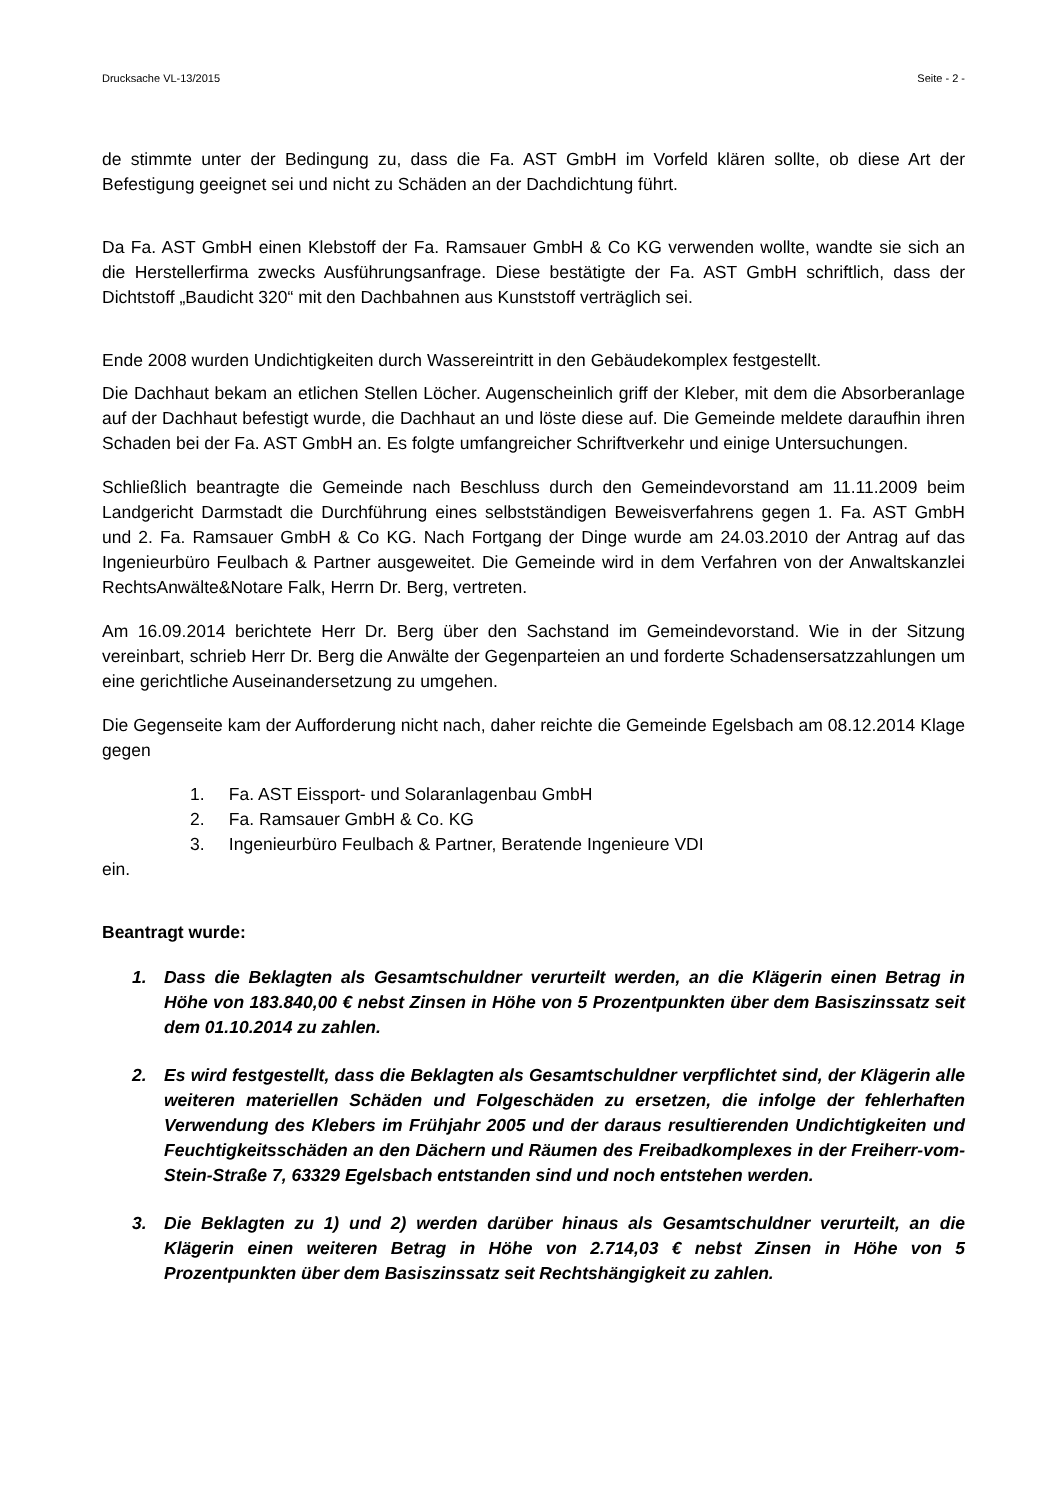Drucksache VL-13/2015 Seite - 2 -
de stimmte unter der Bedingung zu, dass die Fa. AST GmbH im Vorfeld klären sollte, ob diese Art der Befestigung geeignet sei und nicht zu Schäden an der Dachdichtung führt.
Da Fa. AST GmbH einen Klebstoff der Fa. Ramsauer GmbH & Co KG verwenden wollte, wandte sie sich an die Herstellerfirma zwecks Ausführungsanfrage. Diese bestätigte der Fa. AST GmbH schriftlich, dass der Dichtstoff „Baudicht 320“ mit den Dachbahnen aus Kunststoff verträglich sei.
Ende 2008 wurden Undichtigkeiten durch Wassereintritt in den Gebäudekomplex festgestellt.
Die Dachhaut bekam an etlichen Stellen Löcher. Augenscheinlich griff der Kleber, mit dem die Absorberanlage auf der Dachhaut befestigt wurde, die Dachhaut an und löste diese auf. Die Gemeinde meldete daraufhin ihren Schaden bei der Fa. AST GmbH an. Es folgte umfangreicher Schriftverkehr und einige Untersuchungen.
Schließlich beantragte die Gemeinde nach Beschluss durch den Gemeindevorstand am 11.11.2009 beim Landgericht Darmstadt die Durchführung eines selbstständigen Beweisverfahrens gegen 1. Fa. AST GmbH und 2. Fa. Ramsauer GmbH & Co KG. Nach Fortgang der Dinge wurde am 24.03.2010 der Antrag auf das Ingenieurbüro Feulbach & Partner ausgeweitet. Die Gemeinde wird in dem Verfahren von der Anwaltskanzlei RechtsAnwälte&Notare Falk, Herrn Dr. Berg, vertreten.
Am 16.09.2014 berichtete Herr Dr. Berg über den Sachstand im Gemeindevorstand. Wie in der Sitzung vereinbart, schrieb Herr Dr. Berg die Anwälte der Gegenparteien an und forderte Schadensersatzzahlungen um eine gerichtliche Auseinandersetzung zu umgehen.
Die Gegenseite kam der Aufforderung nicht nach, daher reichte die Gemeinde Egelsbach am 08.12.2014 Klage gegen
1. Fa. AST Eissport- und Solaranlagenbau GmbH
2. Fa. Ramsauer GmbH & Co. KG
3. Ingenieurbüro Feulbach & Partner, Beratende Ingenieure VDI
ein.
Beantragt wurde:
1. Dass die Beklagten als Gesamtschuldner verurteilt werden, an die Klägerin einen Betrag in Höhe von 183.840,00 € nebst Zinsen in Höhe von 5 Prozentpunkten über dem Basiszinssatz seit dem 01.10.2014 zu zahlen.
2. Es wird festgestellt, dass die Beklagten als Gesamtschuldner verpflichtet sind, der Klägerin alle weiteren materiellen Schäden und Folgeschäden zu ersetzen, die infolge der fehlerhaften Verwendung des Klebers im Frühjahr 2005 und der daraus resultierenden Undichtigkeiten und Feuchtigkeitsschäden an den Dächern und Räumen des Freibadkomplexes in der Freiherr-vom-Stein-Straße 7, 63329 Egelsbach entstanden sind und noch entstehen werden.
3. Die Beklagten zu 1) und 2) werden darüber hinaus als Gesamtschuldner verurteilt, an die Klägerin einen weiteren Betrag in Höhe von 2.714,03 € nebst Zinsen in Höhe von 5 Prozentpunkten über dem Basiszinssatz seit Rechtshängigkeit zu zahlen.